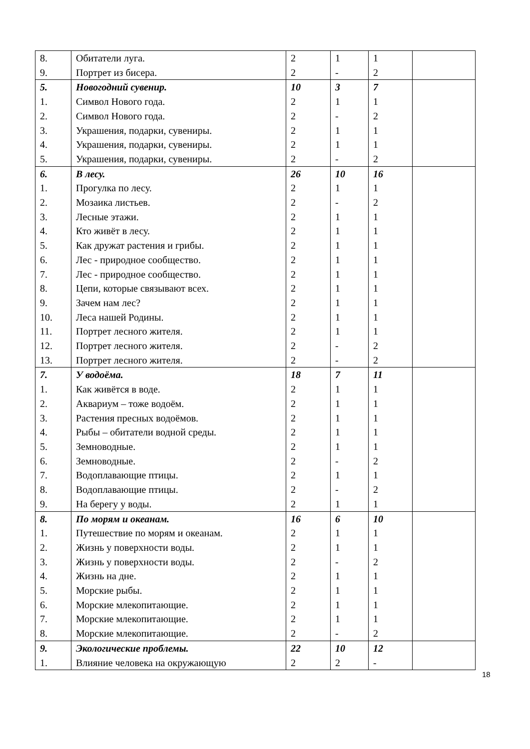| 8. | Обитатели луга. | 2 | 1 | 1 | |
| 9. | Портрет из бисера. | 2 | - | 2 | |
| 5. | Новогодний сувенир. | 10 | 3 | 7 | |
| 1. | Символ Нового года. | 2 | 1 | 1 | |
| 2. | Символ Нового года. | 2 | - | 2 | |
| 3. | Украшения, подарки, сувениры. | 2 | 1 | 1 | |
| 4. | Украшения, подарки, сувениры. | 2 | 1 | 1 | |
| 5. | Украшения, подарки, сувениры. | 2 | - | 2 | |
| 6. | В лесу. | 26 | 10 | 16 | |
| 1. | Прогулка по лесу. | 2 | 1 | 1 | |
| 2. | Мозаика листьев. | 2 | - | 2 | |
| 3. | Лесные этажи. | 2 | 1 | 1 | |
| 4. | Кто живёт в лесу. | 2 | 1 | 1 | |
| 5. | Как дружат растения и грибы. | 2 | 1 | 1 | |
| 6. | Лес - природное сообщество. | 2 | 1 | 1 | |
| 7. | Лес - природное сообщество. | 2 | 1 | 1 | |
| 8. | Цепи, которые связывают всех. | 2 | 1 | 1 | |
| 9. | Зачем нам лес? | 2 | 1 | 1 | |
| 10. | Леса нашей Родины. | 2 | 1 | 1 | |
| 11. | Портрет лесного жителя. | 2 | 1 | 1 | |
| 12. | Портрет лесного жителя. | 2 | - | 2 | |
| 13. | Портрет лесного жителя. | 2 | - | 2 | |
| 7. | У водоёма. | 18 | 7 | 11 | |
| 1. | Как живётся в воде. | 2 | 1 | 1 | |
| 2. | Аквариум – тоже водоём. | 2 | 1 | 1 | |
| 3. | Растения пресных водоёмов. | 2 | 1 | 1 | |
| 4. | Рыбы – обитатели водной среды. | 2 | 1 | 1 | |
| 5. | Земноводные. | 2 | 1 | 1 | |
| 6. | Земноводные. | 2 | - | 2 | |
| 7. | Водоплавающие птицы. | 2 | 1 | 1 | |
| 8. | Водоплавающие птицы. | 2 | - | 2 | |
| 9. | На берегу у воды. | 2 | 1 | 1 | |
| 8. | По морям и океанам. | 16 | 6 | 10 | |
| 1. | Путешествие по морям и океанам. | 2 | 1 | 1 | |
| 2. | Жизнь у поверхности воды. | 2 | 1 | 1 | |
| 3. | Жизнь у поверхности воды. | 2 | - | 2 | |
| 4. | Жизнь на дне. | 2 | 1 | 1 | |
| 5. | Морские рыбы. | 2 | 1 | 1 | |
| 6. | Морские млекопитающие. | 2 | 1 | 1 | |
| 7. | Морские млекопитающие. | 2 | 1 | 1 | |
| 8. | Морские млекопитающие. | 2 | - | 2 | |
| 9. | Экологические проблемы. | 22 | 10 | 12 | |
| 1. | Влияние человека на окружающую | 2 | 2 | - | |
18